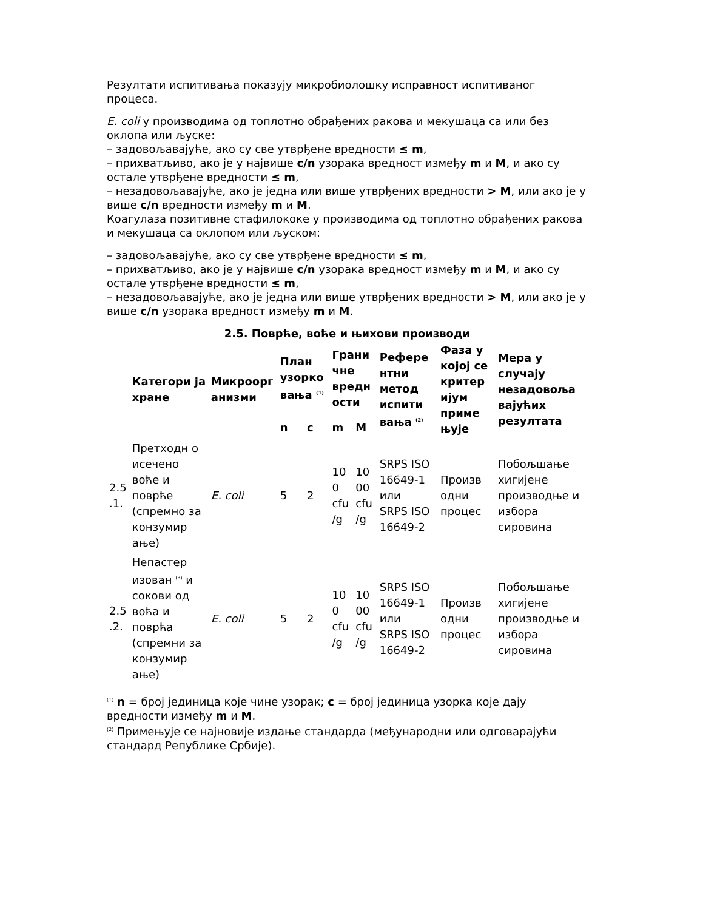Резултати испитивања показују микробиолошку исправност испитиваног процеса.
E. coli у производима од топлотно обрађених ракова и мекушаца са или без оклопа или љуске:
– задовољавајуће, ако су све утврђене вредности ≤ m,
– прихватљиво, ако је у највише c/n узорака вредност између m и M, и ако су остале утврђене вредности ≤ m,
– незадовољавајуће, ако је једна или више утврђених вредности > M, или ако је у више c/n вредности између m и M.
Коагулаза позитивне стафилококе у производима од топлотно обрађених ракова и мекушаца са оклопом или љуском:
– задовољавајуће, ако су све утврђене вредности ≤ m,
– прихватљиво, ако је у највише c/n узорака вредност између m и M, и ако су остале утврђене вредности ≤ m,
– незадовољавајуће, ако је једна или више утврђених вредности > M, или ако је у више c/n узорака вредност између m и M.
2.5. Поврће, воће и њихови производи
| | Категори ја хране | Микроорг анизми | План узорко вања <sup>(1)</sup> | | Грани чне вредн ости | | Рефере нтни метод испити вања <sup>(2)</sup> | Фаза у којој се критер ијум приме њује | Мера у случају незадовоља вајућих резултата |
| --- | --- | --- | --- | --- | --- | --- | --- | --- | --- |
| | | | n | c | m | M | | | |
| 2.5 .1. | Претходн о исечено воће и поврће (спремно за конзумир ање) | E. coli | 5 | 2 | 10 0 cfu /g | 10 00 cfu /g | SRPS ISO 16649-1 или SRPS ISO 16649-2 | Произв одни процес | Побољшање хигијене производње и избора сировина |
| 2.5 .2. | Непастер изован <sup>(3)</sup> и сокови од воћа и поврћа (спремни за конзумир ање) | E. coli | 5 | 2 | 10 0 cfu /g | 10 00 cfu /g | SRPS ISO 16649-1 или SRPS ISO 16649-2 | Произв одни процес | Побољшање хигијене производње и избора сировина |
<sup>(1)</sup> n = број јединица које чине узорак; c = број јединица узорка које дају вредности између m и M.
<sup>(2)</sup> Примењује се најновије издање стандарда (међународни или одговарајући стандард Републике Србије).